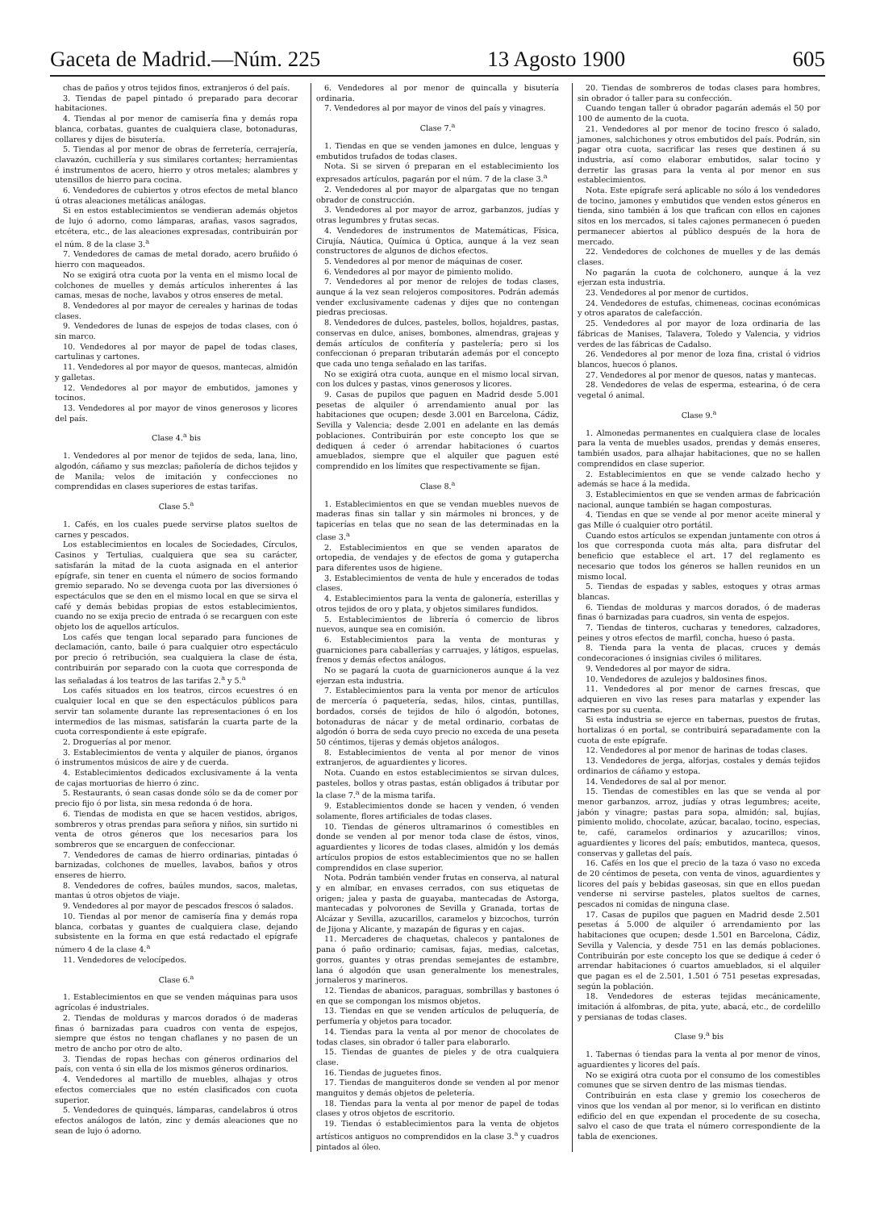Gaceta de Madrid.—Núm. 225 13 Agosto 1900 605
chas de paños y otros tejidos finos, extranjeros ó del país.
3. Tiendas de papel pintado ó preparado para decorar habitaciones.
4. Tiendas al por menor de camisería fina y demás ropa blanca, corbatas, guantes de cualquiera clase, botonaduras, collares y dijes de bisutería.
5. Tiendas al por menor de obras de ferretería, cerrajería, clavazón, cuchillería y sus similares cortantes; herramientas é instrumentos de acero, hierro y otros metales; alambres y utensillos de hierro para cocina.
6. Vendedores de cubiertos y otros efectos de metal blanco ú otras aleaciones metálicas análogas.
Si en estos establecimientos se vendieran además objetos de lujo ó adorno, como lámparas, arañas, vasos sagrados, etcétera, etc., de las aleaciones expresadas, contribuirán por el núm. 8 de la clase 3.<sup>a</sup>
7. Vendedores de camas de metal dorado, acero bruñido ó hierro con maqueados.
No se exigirá otra cuota por la venta en el mismo local de colchones de muelles y demás artículos inherentes á las camas, mesas de noche, lavabos y otros enseres de metal.
8. Vendedores al por mayor de cereales y harinas de todas clases.
9. Vendedores de lunas de espejos de todas clases, con ó sin marco.
10. Vendedores al por mayor de papel de todas clases, cartulinas y cartones.
11. Vendedores al por mayor de quesos, mantecas, almidón y galletas.
12. Vendedores al por mayor de embutidos, jamones y tocinos.
13. Vendedores al por mayor de vinos generosos y licores del país.
Clase 4.<sup>a</sup> bis
1. Vendedores al por menor de tejidos de seda, lana, lino, algodón, cáñamo y sus mezclas; pañolería de dichos tejidos y de Manila; velos de imitación y confecciones no comprendidas en clases superiores de estas tarifas.
Clase 5.<sup>a</sup>
1. Cafés, en los cuales puede servirse platos sueltos de carnes y pescados.
Los establecimientos en locales de Sociedades, Círculos, Casinos y Tertulias, cualquiera que sea su carácter, satisfarán la mitad de la cuota asignada en el anterior epígrafe, sin tener en cuenta el número de socios formando gremio separado. No se devenga cuota por las diversiones ó espectáculos que se den en el mismo local en que se sirva el café y demás bebidas propias de estos establecimientos, cuando no se exija precio de entrada ó se recarguen con este objeto los de aquellos artículos.
Los cafés que tengan local separado para funciones de declamación, canto, baile ó para cualquier otro espectáculo por precio ó retribución, sea cualquiera la clase de ésta, contribuirán por separado con la cuota que corresponda de las señaladas á los teatros de las tarifas 2.<sup>a</sup> y 5.<sup>a</sup>
Los cafés situados en los teatros, circos ecuestres ó en cualquier local en que se den espectáculos públicos para servir tan solamente durante las representaciones ó en los intermedios de las mismas, satisfarán la cuarta parte de la cuota correspondiente á este epígrafe.
2. Droguerías al por menor.
3. Establecimientos de venta y alquiler de pianos, órganos ó instrumentos músicos de aire y de cuerda.
4. Establecimientos dedicados exclusivamente á la venta de cajas mortuorias de hierro ó zinc.
5. Restaurants, ó sean casas donde sólo se da de comer por precio fijo ó por lista, sin mesa redonda ó de hora.
6. Tiendas de modista en que se hacen vestidos, abrigos, sombreros y otras prendas para señora y niños, sin surtido ni venta de otros géneros que los necesarios para los sombreros que se encarguen de confeccionar.
7. Vendedores de camas de hierro ordinarias, pintadas ó barnizadas, colchones de muelles, lavabos, baños y otros enseres de hierro.
8. Vendedores de cofres, baúles mundos, sacos, maletas, mantas ú otros objetos de viaje.
9. Vendedores al por mayor de pescados frescos ó salados.
10. Tiendas al por menor de camisería fina y demás ropa blanca, corbatas y guantes de cualquiera clase, dejando subsistente en la forma en que está redactado el epígrafe número 4 de la clase 4.<sup>a</sup>
11. Vendedores de velocípedos.
Clase 6.<sup>a</sup>
1. Establecimientos en que se venden máquinas para usos agrícolas é industriales.
2. Tiendas de molduras y marcos dorados ó de maderas finas ó barnizadas para cuadros con venta de espejos, siempre que éstos no tengan chaflanes y no pasen de un metro de ancho por otro de alto.
3. Tiendas de ropas hechas con géneros ordinarios del país, con venta ó sin ella de los mismos géneros ordinarios.
4. Vendedores al martillo de muebles, alhajas y otros efectos comerciales que no estén clasificados con cuota superior.
5. Vendedores de quinqués, lámparas, candelabros ú otros efectos análogos de latón, zinc y demás aleaciones que no sean de lujo ó adorno.
6. Vendedores al por menor de quincalla y bisutería ordinaria.
7. Vendedores al por mayor de vinos del país y vinagres.
Clase 7.<sup>a</sup>
1. Tiendas en que se venden jamones en dulce, lenguas y embutidos trufados de todas clases.
Nota. Si se sirven ó preparan en el establecimiento los expresados artículos, pagarán por el núm. 7 de la clase 3.<sup>a</sup>
2. Vendedores al por mayor de alpargatas que no tengan obrador de construcción.
3. Vendedores al por mayor de arroz, garbanzos, judías y otras legumbres y frutas secas.
4. Vendedores de instrumentos de Matemáticas, Física, Cirujía, Náutica, Química ú Optica, aunque á la vez sean constructores de algunos de dichos efectos.
5. Vendedores al por menor de máquinas de coser.
6. Vendedores al por mayor de pimiento molido.
7. Vendedores al por menor de relojes de todas clases, aunque á la vez sean relojeros compositores. Podrán además vender exclusivamente cadenas y dijes que no contengan piedras preciosas.
8. Vendedores de dulces, pasteles, bollos, hojaldres, pastas, conservas en dulce, anises, bombones, almendras, grajeas y demás artículos de confitería y pastelería; pero si los confeccionan ó preparan tributarán además por el concepto que cada uno tenga señalado en las tarifas.
No se exigirá otra cuota, aunque en el mismo local sirvan, con los dulces y pastas, vinos generosos y licores.
9. Casas de pupilos que paguen en Madrid desde 5.001 pesetas de alquiler ó arrendamiento anual por las habitaciones que ocupen; desde 3.001 en Barcelona, Cádiz, Sevilla y Valencia; desde 2.001 en adelante en las demás poblaciones. Contribuirán por este concepto los que se dediquen á ceder ó arrendar habitaciones ó cuartos amueblados, siempre que el alquiler que paguen esté comprendido en los límites que respectivamente se fijan.
Clase 8.<sup>a</sup>
1. Establecimientos en que se vendan muebles nuevos de maderas finas sin tallar y sin mármoles ni bronces, y de tapicerías en telas que no sean de las determinadas en la clase 3.<sup>a</sup>
2. Establecimientos en que se venden aparatos de ortopedia, de vendajes y de efectos de goma y gutapercha para diferentes usos de higiene.
3. Establecimientos de venta de hule y encerados de todas clases.
4. Establecimientos para la venta de galonería, esterillas y otros tejidos de oro y plata, y objetos similares fundidos.
5. Establecimientos de librería ó comercio de libros nuevos, aunque sea en comisión.
6. Establecimientos para la venta de monturas y guarniciones para caballerías y carruajes, y látigos, espuelas, frenos y demás efectos análogos.
No se pagará la cuota de guarnicioneros aunque á la vez ejerzan esta industria.
7. Establecimientos para la venta por menor de artículos de mercería ó paquetería, sedas, hilos, cintas, puntillas, bordados, corsés de tejidos de hilo ó algodón, botones, botonaduras de nácar y de metal ordinario, corbatas de algodón ó borra de seda cuyo precio no exceda de una peseta 50 céntimos, tijeras y demás objetos análogos.
8. Establecimientos de venta al por menor de vinos extranjeros, de aguardientes y licores.
Nota. Cuando en estos establecimientos se sirvan dulces, pasteles, bollos y otras pastas, están obligados á tributar por la clase 7.<sup>a</sup> de la misma tarifa.
9. Establecimientos donde se hacen y venden, ó venden solamente, flores artificiales de todas clases.
10. Tiendas de géneros ultramarinos ó comestibles en donde se venden al por menor toda clase de éstos, vinos, aguardientes y licores de todas clases, almidón y los demás artículos propios de estos establecimientos que no se hallen comprendidos en clase superior.
Nota. Podrán también vender frutas en conserva, al natural y en almíbar, en envases cerrados, con sus etiquetas de origen; jalea y pasta de guayaba, mantecadas de Astorga, mantecadas y polvorones de Sevilla y Granada, tortas de Alcázar y Sevilla, azucarillos, caramelos y bizcochos, turrón de Jijona y Alicante, y mazapán de figuras y en cajas.
11. Mercaderes de chaquetas, chalecos y pantalones de pana ó paño ordinario; camisas, fajas, medias, calcetas, gorros, guantes y otras prendas semejantes de estambre, lana ó algodón que usan generalmente los menestrales, jornaleros y marineros.
12. Tiendas de abanicos, paraguas, sombrillas y bastones ó en que se compongan los mismos objetos.
13. Tiendas en que se venden artículos de peluquería, de perfumería y objetos para tocador.
14. Tiendas para la venta al por menor de chocolates de todas clases, sin obrador ó taller para elaborarlo.
15. Tiendas de guantes de pieles y de otra cualquiera clase.
16. Tiendas de juguetes finos.
17. Tiendas de manguiteros donde se venden al por menor manguitos y demás objetos de peletería.
18. Tiendas para la venta al por menor de papel de todas clases y otros objetos de escritorio.
19. Tiendas ó establecimientos para la venta de objetos artísticos antiguos no comprendidos en la clase 3.<sup>a</sup> y cuadros pintados al óleo.
20. Tiendas de sombreros de todas clases para hombres, sin obrador ó taller para su confección.
Cuando tengan taller ú obrador pagarán además el 50 por 100 de aumento de la cuota.
21. Vendedores al por menor de tocino fresco ó salado, jamones, salchichones y otros embutidos del país. Podrán, sin pagar otra cuota, sacrificar las reses que destinen á su industria, así como elaborar embutidos, salar tocino y derretir las grasas para la venta al por menor en sus establecimientos.
Nota. Este epígrafe será aplicable no sólo á los vendedores de tocino, jamones y embutidos que venden estos géneros en tienda, sino también á los que trafican con ellos en cajones sitos en los mercados, si tales cajones permanecen ó pueden permanecer abiertos al público después de la hora de mercado.
22. Vendedores de colchones de muelles y de las demás clases.
No pagarán la cuota de colchonero, aunque á la vez ejerzan esta industria.
23. Vendedores al por menor de curtidos.
24. Vendedores de estufas, chimeneas, cocinas económicas y otros aparatos de calefacción.
25. Vendedores al por mayor de loza ordinaria de las fábricas de Manises, Talavera, Toledo y Valencia, y vidrios verdes de las fábricas de Cadalso.
26. Vendedores al por menor de loza fina, cristal ó vidrios blancos, huecos ó planos.
27. Vendedores al por menor de quesos, natas y mantecas.
28. Vendedores de velas de esperma, estearina, ó de cera vegetal ó animal.
Clase 9.<sup>a</sup>
1. Almonedas permanentes en cualquiera clase de locales para la venta de muebles usados, prendas y demás enseres, también usados, para alhajar habitaciones, que no se hallen comprendidos en clase superior.
2. Establecimientos en que se vende calzado hecho y además se hace á la medida.
3. Establecimientos en que se venden armas de fabricación nacional, aunque también se hagan composturas.
4. Tiendas en que se vende al por menor aceite mineral y gas Mille ó cualquier otro portátil.
Cuando estos artículos se expendan juntamente con otros á los que corresponda cuota más alta, para disfrutar del beneficio que establece el art. 17 del reglamento es necesario que todos los géneros se hallen reunidos en un mismo local.
5. Tiendas de espadas y sables, estoques y otras armas blancas.
6. Tiendas de molduras y marcos dorados, ó de maderas finas ó barnizadas para cuadros, sin venta de espejos.
7. Tiendas de tinteros, cucharas y tenedores, calzadores, peines y otros efectos de marfil, concha, hueso ó pasta.
8. Tienda para la venta de placas, cruces y demás condecoraciones ó insignias civiles ó militares.
9. Vendedores al por mayor de sidra.
10. Vendedores de azulejos y baldosines finos.
11. Vendedores al por menor de carnes frescas, que adquieren en vivo las reses para matarlas y expender las carnes por su cuenta.
Si esta industria se ejerce en tabernas, puestos de frutas, hortalizas ó en portal, se contribuirá separadamente con la cuota de este epígrafe.
12. Vendedores al por menor de harinas de todas clases.
13. Vendedores de jerga, alforjas, costales y demás tejidos ordinarios de cáñamo y estopa.
14. Vendedores de sal al por menor.
15. Tiendas de comestibles en las que se venda al por menor garbanzos, arroz, judías y otras legumbres; aceite, jabón y vinagre; pastas para sopa, almidón; sal, bujías, pimiento molido, chocolate, azúcar, bacalao, tocino, especias, te, café, caramelos ordinarios y azucarillos; vinos, aguardientes y licores del país; embutidos, manteca, quesos, conservas y galletas del país.
16. Cafés en los que el precio de la taza ó vaso no exceda de 20 céntimos de peseta, con venta de vinos, aguardientes y licores del país y bebidas gaseosas, sin que en ellos puedan venderse ni servirse pasteles, platos sueltos de carnes, pescados ni comidas de ninguna clase.
17. Casas de pupilos que paguen en Madrid desde 2.501 pesetas á 5.000 de alquiler ó arrendamiento por las habitaciones que ocupen; desde 1.501 en Barcelona, Cádiz, Sevilla y Valencia, y desde 751 en las demás poblaciones. Contribuirán por este concepto los que se dedique á ceder ó arrendar habitaciones ó cuartos amueblados, si el alquiler que pagan es el de 2.501, 1.501 ó 751 pesetas expresadas, según la población.
18. Vendedores de esteras tejidas mecánicamente, imitación á alfombras, de pita, yute, abacá, etc., de cordelillo y persianas de todas clases.
Clase 9.<sup>a</sup> bis
1. Tabernas ó tiendas para la venta al por menor de vinos, aguardientes y licores del país.
No se exigirá otra cuota por el consumo de los comestibles comunes que se sirven dentro de las mismas tiendas.
Contribuirán en esta clase y gremio los cosecheros de vinos que los vendan al por menor, si lo verifican en distinto edificio del en que expendan el procedente de su cosecha, salvo el caso de que trata el número correspondiente de la tabla de exenciones.